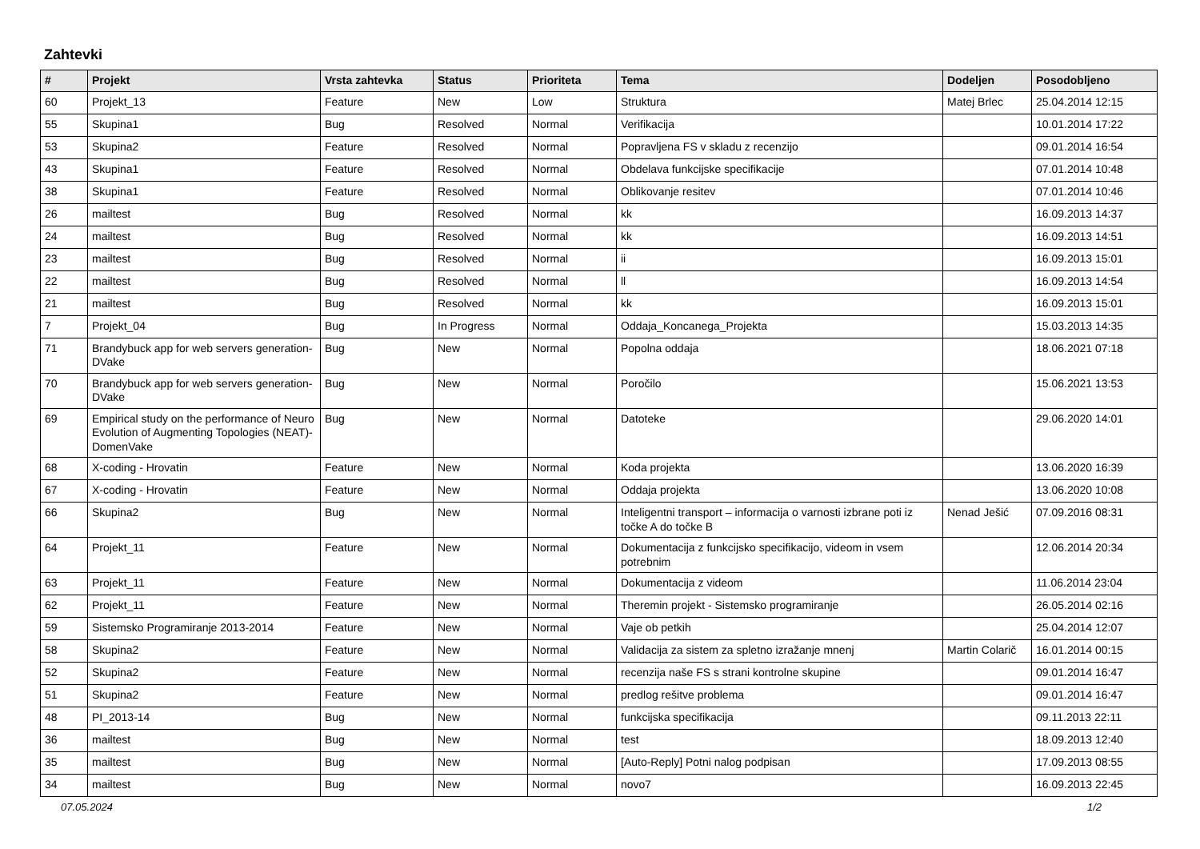Zahtevki
| # | Projekt | Vrsta zahtevka | Status | Prioriteta | Tema | Dodeljen | Posodobljeno |
| --- | --- | --- | --- | --- | --- | --- | --- |
| 60 | Projekt_13 | Feature | New | Low | Struktura | Matej Brlec | 25.04.2014 12:15 |
| 55 | Skupina1 | Bug | Resolved | Normal | Verifikacija | | 10.01.2014 17:22 |
| 53 | Skupina2 | Feature | Resolved | Normal | Popravljena FS v skladu z recenzijo | | 09.01.2014 16:54 |
| 43 | Skupina1 | Feature | Resolved | Normal | Obdelava funkcijske specifikacije | | 07.01.2014 10:48 |
| 38 | Skupina1 | Feature | Resolved | Normal | Oblikovanje resitev | | 07.01.2014 10:46 |
| 26 | mailtest | Bug | Resolved | Normal | kk | | 16.09.2013 14:37 |
| 24 | mailtest | Bug | Resolved | Normal | kk | | 16.09.2013 14:51 |
| 23 | mailtest | Bug | Resolved | Normal | ii | | 16.09.2013 15:01 |
| 22 | mailtest | Bug | Resolved | Normal | ll | | 16.09.2013 14:54 |
| 21 | mailtest | Bug | Resolved | Normal | kk | | 16.09.2013 15:01 |
| 7 | Projekt_04 | Bug | In Progress | Normal | Oddaja_Koncanega_Projekta | | 15.03.2013 14:35 |
| 71 | Brandybuck app for web servers generation-DVake | Bug | New | Normal | Popolna oddaja | | 18.06.2021 07:18 |
| 70 | Brandybuck app for web servers generation-DVake | Bug | New | Normal | Poročilo | | 15.06.2021 13:53 |
| 69 | Empirical study on the performance of Neuro Evolution of Augmenting Topologies (NEAT)-DomenVake | Bug | New | Normal | Datoteke | | 29.06.2020 14:01 |
| 68 | X-coding - Hrovatin | Feature | New | Normal | Koda projekta | | 13.06.2020 16:39 |
| 67 | X-coding - Hrovatin | Feature | New | Normal | Oddaja projekta | | 13.06.2020 10:08 |
| 66 | Skupina2 | Bug | New | Normal | Inteligentni transport – informacija o varnosti izbrane poti iz točke A do točke B | Nenad Ješić | 07.09.2016 08:31 |
| 64 | Projekt_11 | Feature | New | Normal | Dokumentacija z funkcijsko specifikacijo, videom in vsem potrebnim | | 12.06.2014 20:34 |
| 63 | Projekt_11 | Feature | New | Normal | Dokumentacija z videom | | 11.06.2014 23:04 |
| 62 | Projekt_11 | Feature | New | Normal | Theremin projekt - Sistemsko programiranje | | 26.05.2014 02:16 |
| 59 | Sistemsko Programiranje 2013-2014 | Feature | New | Normal | Vaje ob petkih | | 25.04.2014 12:07 |
| 58 | Skupina2 | Feature | New | Normal | Validacija za sistem za spletno izražanje mnenj | Martin Colarič | 16.01.2014 00:15 |
| 52 | Skupina2 | Feature | New | Normal | recenzija naše FS s strani kontrolne skupine | | 09.01.2014 16:47 |
| 51 | Skupina2 | Feature | New | Normal | predlog rešitve problema | | 09.01.2014 16:47 |
| 48 | PI_2013-14 | Bug | New | Normal | funkcijska specifikacija | | 09.11.2013 22:11 |
| 36 | mailtest | Bug | New | Normal | test | | 18.09.2013 12:40 |
| 35 | mailtest | Bug | New | Normal | [Auto-Reply] Potni nalog podpisan | | 17.09.2013 08:55 |
| 34 | mailtest | Bug | New | Normal | novo7 | | 16.09.2013 22:45 |
07.05.2024 1/2